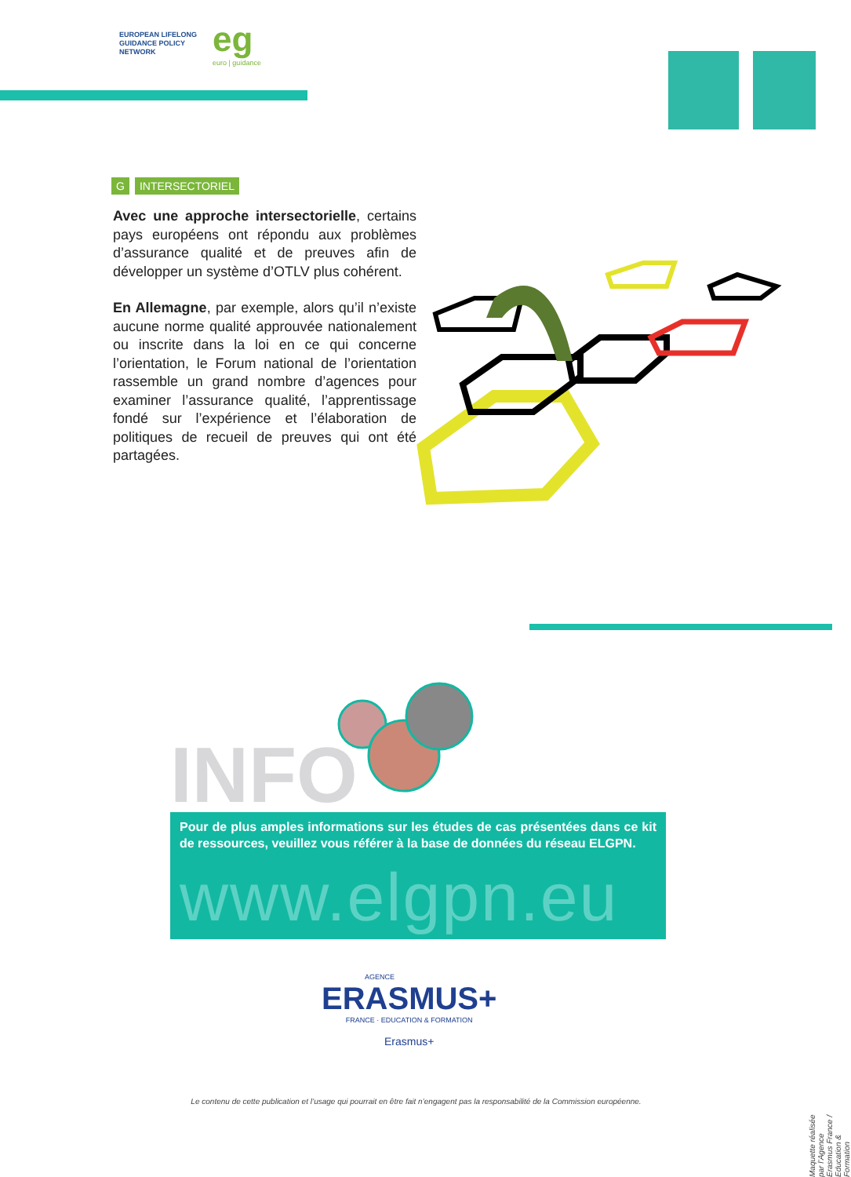EUROPEAN LIFELONG
GUIDANCE POLICY
NETWORK
eg
euro | guidance
G INTERSECTORIEL
Avec une approche intersectorielle, certains pays européens ont répondu aux problèmes d’assurance qualité et de preuves afin de développer un système d’OTLV plus cohérent.
En Allemagne, par exemple, alors qu’il n’existe aucune norme qualité approuvée nationalement ou inscrite dans la loi en ce qui concerne l’orientation, le Forum national de l’orientation rassemble un grand nombre d’agences pour examiner l’assurance qualité, l’apprentissage fondé sur l’expérience et l’élaboration de politiques de recueil de preuves qui ont été partagées.
INFO
Pour de plus amples informations sur les études de cas présentées dans ce kit de ressources, veuillez vous référer à la base de données du réseau ELGPN.
www.elgpn.eu
AGENCE
ERASMUS+
FRANCE · EDUCATION & FORMATION
Erasmus+
Le contenu de cette publication et l’usage qui pourrait en être fait n’engagent pas la responsabilité de la Commission européenne.
Maquette réalisée par l’Agence Erasmus France / Education & Formation